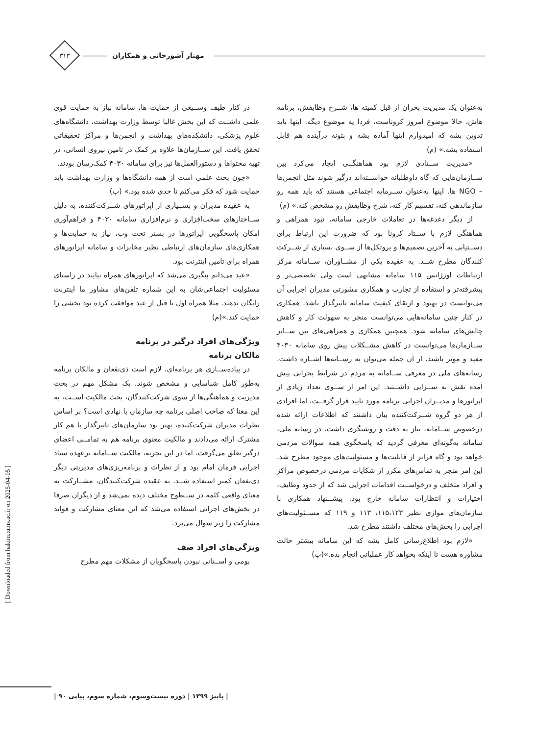مهناز آشورخانی و همکاران
۳۱۳
به‌عنوان یک مدیریت بحران از قبل کمیته ها، شــرح وظایفش، برنامه هاش، حالا موضوع امروز کروناست، فردا یه موضوع دیگه. اینها باید تدوین بشه که امیدوارم اینها آماده بشه و بتونه درآینده هم قابل استفاده بشه.» (م)
«مدیریت ســتادی لازم بود هماهنگــی ایجاد می‌کرد بین ســازمان‌هایی که گاه داوطلبانه خواســته‌اند درگیر شوند مثل انجمن‌ها – NGO ها. اینها به‌عنوان ســرمایه اجتماعی هستند که باید همه رو سازماندهی کنه، تقسیم کار کنه، شرح وظایفش رو مشخص کنه.» (م)
از دیگر دغدغه‌ها در تعاملات خارجی سامانه، نبود همراهی و هماهنگی لازم با ســتاد کرونا بود که ضرورت این ارتباط برای دســتیابی به آخرین تصمیم‌ها و پروتکل‌ها از ســوی بسیاری از شــرکت کنندگان مطرح شــد. به عقیده یکی از مشــاوران، ســامانه مرکز ارتباطات اورژانس ۱۱۵ سامانه مشابهی است ولی تخصصی‌تر و پیشرفته‌تر و استفاده از تجارب و همکاری مشورتی مدیران اجرایی آن می‌توانست در بهبود و ارتقای کیفیت سامانه تاثیرگذار باشد. همکاری در کنار چنین سامانه‌هایی می‌توانست منجر به سهولت کار و کاهش چالش‌های سامانه شود. همچنین همکاری و همراهی‌های بین ســایر ســازمان‌ها می‌توانست در کاهش مشــکلات پیش روی سامانه ۴۰۳۰ مفید و موثر باشند. از آن جمله می‌توان به رســانه‌ها اشــاره داشت. رسانه‌های ملی در معرفی ســامانه به مردم در شرایط بحرانی پیش آمده نقش به ســزایی داشــتند. این امر از ســوی تعداد زیادی از اپراتورها و مدیــران اجرایی برنامه مورد تایید قرار گرفــت. اما افرادی از هر دو گروه شــرکت‌کننده بیان داشتند که اطلاعات ارائه شده درخصوص ســامانه، نیاز به دقت و روشنگری داشت. در رسانه ملی، سامانه به‌گونه‌ای معرفی گردید که پاسخگوی همه سوالات مردمی خواهد بود و گاه فراتر از قابلیت‌ها و مسئولیت‌های موجود مطرح شد. این امر منجر به تماس‌های مکرر از شکایات مردمی درخصوص مراکز و افراد متخلف و درخواســت اقدامات اجرایی شد که از حدود وظایف، اختیارات و انتظارات سامانه خارج بود. پیشــنهاد همکاری با سازمان‌های موازی نظیر ۱۱۵،۱۲۳، ۱۱۳ و ۱۱۹ که مســئولیت‌های اجرایی را بخش‌های مختلف داشتند مطرح شد.
«لازم بود اطلاع‌رسانی کامل بشه که این سامانه بیشتر حالت مشاوره هست تا اینکه بخواهد کار عملیاتی انجام بده.»(پ)
در کنار طیف وســیعی از حمایت ها، سامانه نیاز به حمایت قوی علمی داشــت که این بخش غالبا توسط وزارت بهداشت، دانشگاه‌های علوم پزشکی، دانشکده‌های بهداشت و انجمن‌ها و مراکز تحقیقاتی تحقق یافت. این ســازمان‌ها علاوه بر کمک در تامین نیروی انسانی، در تهیه محتواها و دستورالعمل‌ها نیز برای سامانه ۴۰۳۰ کمک‌رسان بودند.
«چون بحث علمی است از همه دانشگاه‌ها و وزارت بهداشت باید حمایت شود که فکر می‌کنم تا حدی شده بود.» (پ)
به عقیده مدیران و بســیاری از اپراتورهای شــرکت‌کننده، به دلیل ســاختارهای سخت‌افزاری و نرم‌افزاری سامانه ۴۰۳۰ و فراهم‌آوری امکان پاسخگویی اپراتورها در بستر تحت وب، نیاز به حمایت‌ها و همکاری‌های سازمان‌های ارتباطی نظیر مخابرات و سامانه اپراتورهای همراه برای تامین اینترنت بود.
«عید می‌دانم پیگیری می‌شد که اپراتورهای همراه بیایند در راستای مسئولیت اجتماعی‌شان به این شماره تلفن‌های مشاور ما اینترنت رایگان بدهند. مثلا همراه اول تا قبل از عید موافقت کرده بود بخشی را حمایت کند.»(م)
ویژگی‌های افراد درگیر در برنامه
مالکان برنامه
در پیاده‌ســازی هر برنامه‌ای، لازم است ذی‌نفعان و مالکان برنامه به‌طور کامل شناسایی و مشخص شوند. یک مشکل مهم در بحث مدیریت و هماهنگی‌ها از سوی شرکت‌کنندگان، بحث مالکیت اســت، به این معنا که صاحب اصلی برنامه چه سازمان یا نهادی است؟ بر اساس نظرات مدیران شرکت‌کننده، بهتر بود سازمان‌های تاثیرگذار با هم کار مشترک ارائه می‌دادند و مالکیت معنوی برنامه هم به تمامــی اعضای درگیر تعلق می‌گرفت. اما در این تجربه، مالکیت ســامانه برعهده ستاد اجرایی فرمان امام بود و از نظرات و برنامه‌ریزی‌های مدیریتی دیگر ذی‌نفعان کمتر استفاده شــد. به عقیده شرکت‌کنندگان، مشــارکت به معنای واقعی کلمه در ســطوح مختلف دیده نمی‌شد و از دیگران صرفا در بخش‌های اجرایی استفاده می‌شد که این معنای مشارکت و فواید مشارکت را زیر سوال می‌برد.
ویژگی‌های افراد صف
بومی و اســتانی نبودن پاسخگویان از مشکلات مهم مطرح
[ Downloaded from hakim.tums.ac.ir on 2025-04-05 ]
| پاییز ۱۳۹۹ | دوره بیست‌وسوم، شماره سوم، پیاپی ۹۰ |